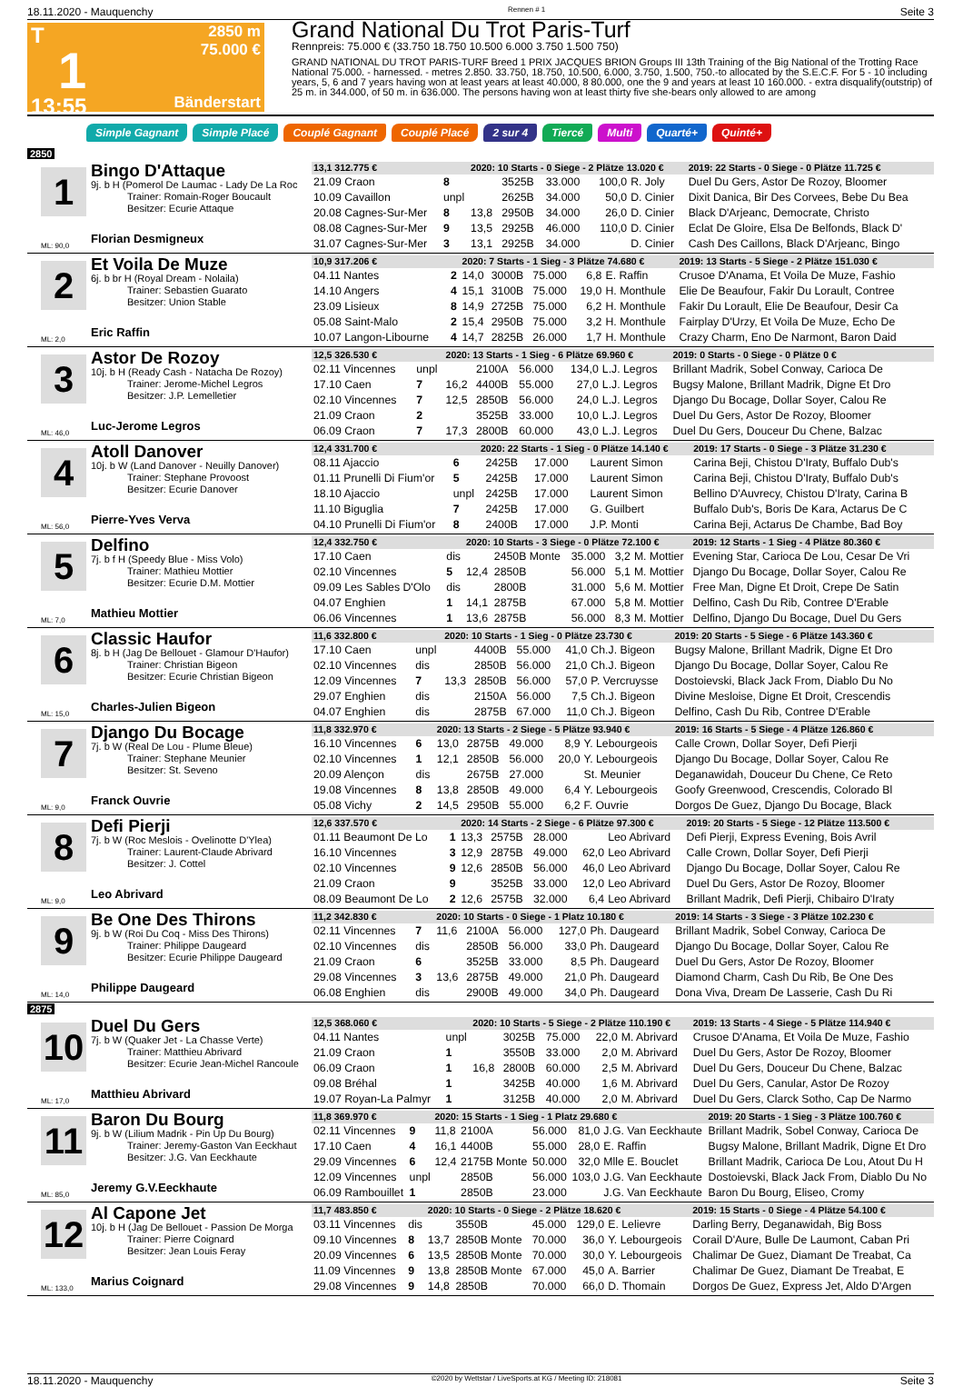18.11.2020 - Mauquenchy Rennen # 1 Seite 3
T
1
13:55
2850 m
75.000 €
Bänderstart
Grand National Du Trot Paris-Turf
Rennpreis: 75.000 € (33.750 18.750 10.500 6.000 3.750 1.500 750)
GRAND NATIONAL DU TROT PARIS-TURF Breed 1 PRIX JACQUES BRION Groups III 13th Training of the Big National of the Trotting Race National 75.000. - harnessed. - metres 2.850. 33.750, 18.750, 10.500, 6.000, 3.750, 1.500, 750.-to allocated by the S.E.C.F. For 5 - 10 including years, 5, 6 and 7 years having won at least years at least 40.000, 8 80.000, one the 9 and years at least 10 160.000. - extra disqualify(outstrip) of 25 m. in 344.000, of 50 m. in 636.000. The persons having won at least thirty five she-bears only allowed to are among
Simple Gagnant Simple Placé Couplé Gagnant Couplé Placé 2 sur 4 Tiercé Multi Quarté+ Quinté+
2850
1
Bingo D'Attaque
9j. b H (Pomerol De Laumac - Lady De La Roc
Trainer: Romain-Roger Boucault
Besitzer: Ecurie Attaque
Florian Desmigneux
ML: 90,0
| 13,1 312.775 € | | 2020: 10 Starts - 0 Siege - 2 Plätze 13.020 € | | | | | 2019: 22 Starts - 0 Siege - 0 Plätze 11.725 € |
| 21.09 Craon | 8 | | 3525B | 33.000 | 100,0 | R. Joly | Duel Du Gers, Astor De Rozoy, Bloomer |
| 10.09 Cavaillon | unpl | | 2625B | 34.000 | 50,0 | D. Cinier | Dixit Danica, Bir Des Corvees, Bebe Du Bea |
| 20.08 Cagnes-Sur-Mer | 8 | 13,8 | 2950B | 34.000 | 26,0 | D. Cinier | Black D'Arjeanc, Democrate, Christo |
| 08.08 Cagnes-Sur-Mer | 9 | 13,5 | 2925B | 46.000 | 110,0 | D. Cinier | Eclat De Gloire, Elsa De Belfonds, Black D' |
| 31.07 Cagnes-Sur-Mer | 3 | 13,1 | 2925B | 34.000 | | D. Cinier | Cash Des Caillons, Black D'Arjeanc, Bingo |
2
Et Voila De Muze
6j. b br H (Royal Dream - Nolaila)
Trainer: Sebastien Guarato
Besitzer: Union Stable
Eric Raffin
ML: 2,0
| 10,9 317.206 € | | 2020: 7 Starts - 1 Sieg - 3 Plätze 74.680 € | | | | | 2019: 13 Starts - 5 Siege - 2 Plätze 151.030 € |
| 04.11 Nantes | 2 | 14,0 | 3000B | 75.000 | 6,8 | E. Raffin | Crusoe D'Anama, Et Voila De Muze, Fashio |
| 14.10 Angers | 4 | 15,1 | 3100B | 75.000 | 19,0 | H. Monthule | Elie De Beaufour, Fakir Du Lorault, Contree |
| 23.09 Lisieux | 8 | 14,9 | 2725B | 75.000 | 6,2 | H. Monthule | Fakir Du Lorault, Elie De Beaufour, Desir Ca |
| 05.08 Saint-Malo | 2 | 15,4 | 2950B | 75.000 | 3,2 | H. Monthule | Fairplay D'Urzy, Et Voila De Muze, Echo De |
| 10.07 Langon-Libourne | 4 | 14,7 | 2825B | 26.000 | 1,7 | H. Monthule | Crazy Charm, Eno De Narmont, Baron Daid |
3
Astor De Rozoy
10j. b H (Ready Cash - Natacha De Rozoy)
Trainer: Jerome-Michel Legros
Besitzer: J.P. Lemelletier
Luc-Jerome Legros
ML: 46,0
| 12,5 326.530 € | | 2020: 13 Starts - 1 Sieg - 6 Plätze 69.960 € | | | | | 2019: 0 Starts - 0 Siege - 0 Plätze 0 € |
| 02.11 Vincennes | unpl | | 2100A | 56.000 | 134,0 | L.J. Legros | Brillant Madrik, Sobel Conway, Carioca De |
| 17.10 Caen | 7 | 16,2 | 4400B | 55.000 | 27,0 | L.J. Legros | Bugsy Malone, Brillant Madrik, Digne Et Dro |
| 02.10 Vincennes | 7 | 12,5 | 2850B | 56.000 | 24,0 | L.J. Legros | Django Du Bocage, Dollar Soyer, Calou Re |
| 21.09 Craon | 2 | | 3525B | 33.000 | 10,0 | L.J. Legros | Duel Du Gers, Astor De Rozoy, Bloomer |
| 06.09 Craon | 7 | 17,3 | 2800B | 60.000 | 43,0 | L.J. Legros | Duel Du Gers, Douceur Du Chene, Balzac |
4
Atoll Danover
10j. b W (Land Danover - Neuilly Danover)
Trainer: Stephane Provoost
Besitzer: Ecurie Danover
Pierre-Yves Verva
ML: 56,0
| 12,4 331.700 € | | 2020: 22 Starts - 1 Sieg - 0 Plätze 14.140 € | | | | | 2019: 17 Starts - 0 Siege - 3 Plätze 31.230 € |
| 08.11 Ajaccio | 6 | | 2425B | 17.000 | | Laurent Simon | Carina Beji, Chistou D'Iraty, Buffalo Dub's |
| 01.11 Prunelli Di Fium'or | 5 | | 2425B | 17.000 | | Laurent Simon | Carina Beji, Chistou D'Iraty, Buffalo Dub's |
| 18.10 Ajaccio | unpl | | 2425B | 17.000 | | Laurent Simon | Bellino D'Auvrecy, Chistou D'Iraty, Carina B |
| 11.10 Biguglia | 7 | | 2425B | 17.000 | | G. Guilbert | Buffalo Dub's, Boris De Kara, Actarus De C |
| 04.10 Prunelli Di Fium'or | 8 | | 2400B | 17.000 | | J.P. Monti | Carina Beji, Actarus De Chambe, Bad Boy |
5
Delfino
7j. b f H (Speedy Blue - Miss Volo)
Trainer: Mathieu Mottier
Besitzer: Ecurie D.M. Mottier
Mathieu Mottier
ML: 7,0
| 12,4 332.750 € | | 2020: 10 Starts - 3 Siege - 0 Plätze 72.100 € | | | | | 2019: 12 Starts - 1 Sieg - 4 Plätze 80.360 € |
| 17.10 Caen | dis | | 2450B Monte | 35.000 | 3,2 | M. Mottier | Evening Star, Carioca De Lou, Cesar De Vri |
| 02.10 Vincennes | 5 | 12,4 | 2850B | 56.000 | 5,1 | M. Mottier | Django Du Bocage, Dollar Soyer, Calou Re |
| 09.09 Les Sables D'Olo | dis | | 2800B | 31.000 | 5,6 | M. Mottier | Free Man, Digne Et Droit, Crepe De Satin |
| 04.07 Enghien | 1 | 14,1 | 2875B | 67.000 | 5,8 | M. Mottier | Delfino, Cash Du Rib, Contree D'Erable |
| 06.06 Vincennes | 1 | 13,6 | 2875B | 56.000 | 8,3 | M. Mottier | Delfino, Django Du Bocage, Duel Du Gers |
6
Classic Haufor
8j. b H (Jag De Bellouet - Glamour D'Haufor)
Trainer: Christian Bigeon
Besitzer: Ecurie Christian Bigeon
Charles-Julien Bigeon
ML: 15,0
| 11,6 332.800 € | | 2020: 10 Starts - 1 Sieg - 0 Plätze 23.730 € | | | | | 2019: 20 Starts - 5 Siege - 6 Plätze 143.360 € |
| 17.10 Caen | unpl | | 4400B | 55.000 | 41,0 | Ch.J. Bigeon | Bugsy Malone, Brillant Madrik, Digne Et Dro |
| 02.10 Vincennes | dis | | 2850B | 56.000 | 21,0 | Ch.J. Bigeon | Django Du Bocage, Dollar Soyer, Calou Re |
| 12.09 Vincennes | 7 | 13,3 | 2850B | 56.000 | 57,0 | P. Vercruysse | Dostoievski, Black Jack From, Diablo Du No |
| 29.07 Enghien | dis | | 2150A | 56.000 | 7,5 | Ch.J. Bigeon | Divine Mesloise, Digne Et Droit, Crescendis |
| 04.07 Enghien | dis | | 2875B | 67.000 | 11,0 | Ch.J. Bigeon | Delfino, Cash Du Rib, Contree D'Erable |
7
Django Du Bocage
7j. b W (Real De Lou - Plume Bleue)
Trainer: Stephane Meunier
Besitzer: St. Seveno
Franck Ouvrie
ML: 9,0
| 11,8 332.970 € | | 2020: 13 Starts - 2 Siege - 5 Plätze 93.940 € | | | | | 2019: 16 Starts - 5 Siege - 4 Plätze 126.860 € |
| 16.10 Vincennes | 6 | 13,0 | 2875B | 49.000 | 8,9 | Y. Lebourgeois | Calle Crown, Dollar Soyer, Defi Pierji |
| 02.10 Vincennes | 1 | 12,1 | 2850B | 56.000 | 20,0 | Y. Lebourgeois | Django Du Bocage, Dollar Soyer, Calou Re |
| 20.09 Alençon | dis | | 2675B | 27.000 | | St. Meunier | Deganawidah, Douceur Du Chene, Ce Reto |
| 19.08 Vincennes | 8 | 13,8 | 2850B | 49.000 | 6,4 | Y. Lebourgeois | Goofy Greenwood, Crescendis, Colorado Bl |
| 05.08 Vichy | 2 | 14,5 | 2950B | 55.000 | 6,2 | F. Ouvrie | Dorgos De Guez, Django Du Bocage, Black |
8
Defi Pierji
7j. b W (Roc Meslois - Ovelinotte D'Ylea)
Trainer: Laurent-Claude Abrivard
Besitzer: J. Cottel
Leo Abrivard
ML: 9,0
| 12,6 337.570 € | | 2020: 14 Starts - 2 Siege - 6 Plätze 97.300 € | | | | | 2019: 20 Starts - 5 Siege - 12 Plätze 113.500 € |
| 01.11 Beaumont De Lo | 1 | 13,3 | 2575B | 28.000 | | Leo Abrivard | Defi Pierji, Express Evening, Bois Avril |
| 16.10 Vincennes | 3 | 12,9 | 2875B | 49.000 | 62,0 | Leo Abrivard | Calle Crown, Dollar Soyer, Defi Pierji |
| 02.10 Vincennes | 9 | 12,6 | 2850B | 56.000 | 46,0 | Leo Abrivard | Django Du Bocage, Dollar Soyer, Calou Re |
| 21.09 Craon | 9 | | 3525B | 33.000 | 12,0 | Leo Abrivard | Duel Du Gers, Astor De Rozoy, Bloomer |
| 08.09 Beaumont De Lo | 2 | 12,6 | 2575B | 32.000 | 6,4 | Leo Abrivard | Brillant Madrik, Defi Pierji, Chibairo D'Iraty |
9
Be One Des Thirons
9j. b W (Roi Du Coq - Miss Des Thirons)
Trainer: Philippe Daugeard
Besitzer: Ecurie Philippe Daugeard
Philippe Daugeard
ML: 14,0
| 11,2 342.830 € | | 2020: 10 Starts - 0 Siege - 1 Platz 10.180 € | | | | | 2019: 14 Starts - 3 Siege - 3 Plätze 102.230 € |
| 02.11 Vincennes | 7 | 11,6 | 2100A | 56.000 | 127,0 | Ph. Daugeard | Brillant Madrik, Sobel Conway, Carioca De |
| 02.10 Vincennes | dis | | 2850B | 56.000 | 33,0 | Ph. Daugeard | Django Du Bocage, Dollar Soyer, Calou Re |
| 21.09 Craon | 6 | | 3525B | 33.000 | 8,5 | Ph. Daugeard | Duel Du Gers, Astor De Rozoy, Bloomer |
| 29.08 Vincennes | 3 | 13,6 | 2875B | 49.000 | 21,0 | Ph. Daugeard | Diamond Charm, Cash Du Rib, Be One Des |
| 06.08 Enghien | dis | | 2900B | 49.000 | 34,0 | Ph. Daugeard | Dona Viva, Dream De Lasserie, Cash Du Ri |
2875
10
Duel Du Gers
7j. b W (Quaker Jet - La Chasse Verte)
Trainer: Matthieu Abrivard
Besitzer: Ecurie Jean-Michel Rancoule
Matthieu Abrivard
ML: 17,0
| 12,5 368.060 € | | 2020: 10 Starts - 5 Siege - 2 Plätze 110.190 € | | | | | 2019: 13 Starts - 4 Siege - 5 Plätze 114.940 € |
| 04.11 Nantes | unpl | | 3025B | 75.000 | 22,0 | M. Abrivard | Crusoe D'Anama, Et Voila De Muze, Fashio |
| 21.09 Craon | 1 | | 3550B | 33.000 | 2,0 | M. Abrivard | Duel Du Gers, Astor De Rozoy, Bloomer |
| 06.09 Craon | 1 | 16,8 | 2800B | 60.000 | 2,5 | M. Abrivard | Duel Du Gers, Douceur Du Chene, Balzac |
| 09.08 Bréhal | 1 | | 3425B | 40.000 | 1,6 | M. Abrivard | Duel Du Gers, Canular, Astor De Rozoy |
| 19.07 Royan-La Palmyr | 1 | | 3125B | 40.000 | 2,0 | M. Abrivard | Duel Du Gers, Clarck Sotho, Cap De Narmo |
11
Baron Du Bourg
9j. b W (Lilium Madrik - Pin Up Du Bourg)
Trainer: Jeremy-Gaston Van Eeckhaut
Besitzer: J.G. Van Eeckhaute
Jeremy G.V.Eeckhaute
ML: 85,0
| 11,8 369.970 € | | 2020: 15 Starts - 1 Sieg - 1 Platz 29.680 € | | | | | 2019: 20 Starts - 1 Sieg - 3 Plätze 100.760 € |
| 02.11 Vincennes | 9 | 11,8 | 2100A | 56.000 | 81,0 | J.G. Van Eeckhaute | Brillant Madrik, Sobel Conway, Carioca De |
| 17.10 Caen | 4 | 16,1 | 4400B | 55.000 | 28,0 | E. Raffin | Bugsy Malone, Brillant Madrik, Digne Et Dro |
| 29.09 Vincennes | 6 | 12,4 | 2175B Monte | 50.000 | 32,0 | Mlle E. Bouclet | Brillant Madrik, Carioca De Lou, Atout Du H |
| 12.09 Vincennes | unpl | | 2850B | 56.000 | 103,0 | J.G. Van Eeckhaute | Dostoievski, Black Jack From, Diablo Du No |
| 06.09 Rambouillet | 1 | | 2850B | 23.000 | | J.G. Van Eeckhaute | Baron Du Bourg, Eliseo, Cromy |
12
Al Capone Jet
10j. b H (Jag De Bellouet - Passion De Morga
Trainer: Pierre Coignard
Besitzer: Jean Louis Feray
Marius Coignard
ML: 133,0
| 11,7 483.850 € | | 2020: 10 Starts - 0 Siege - 2 Plätze 18.620 € | | | | | 2019: 15 Starts - 0 Siege - 4 Plätze 54.100 € |
| 03.11 Vincennes | dis | | 3550B | 45.000 | 129,0 | E. Lelievre | Darling Berry, Deganawidah, Big Boss |
| 09.10 Vincennes | 8 | 13,7 | 2850B Monte | 70.000 | 36,0 | Y. Lebourgeois | Corail D'Aure, Bulle De Laumont, Caban Pri |
| 20.09 Vincennes | 6 | 13,5 | 2850B Monte | 70.000 | 30,0 | Y. Lebourgeois | Chalimar De Guez, Diamant De Treabat, Ca |
| 11.09 Vincennes | 9 | 13,8 | 2850B Monte | 67.000 | 45,0 | A. Barrier | Chalimar De Guez, Diamant De Treabat, E |
| 29.08 Vincennes | 9 | 14,8 | 2850B | 70.000 | 66,0 | D. Thomain | Dorgos De Guez, Express Jet, Aldo D'Argen |
18.11.2020 - Mauquenchy ©2020 by Wettstar / LiveSports.at KG / Meeting ID: 218081 Seite 3